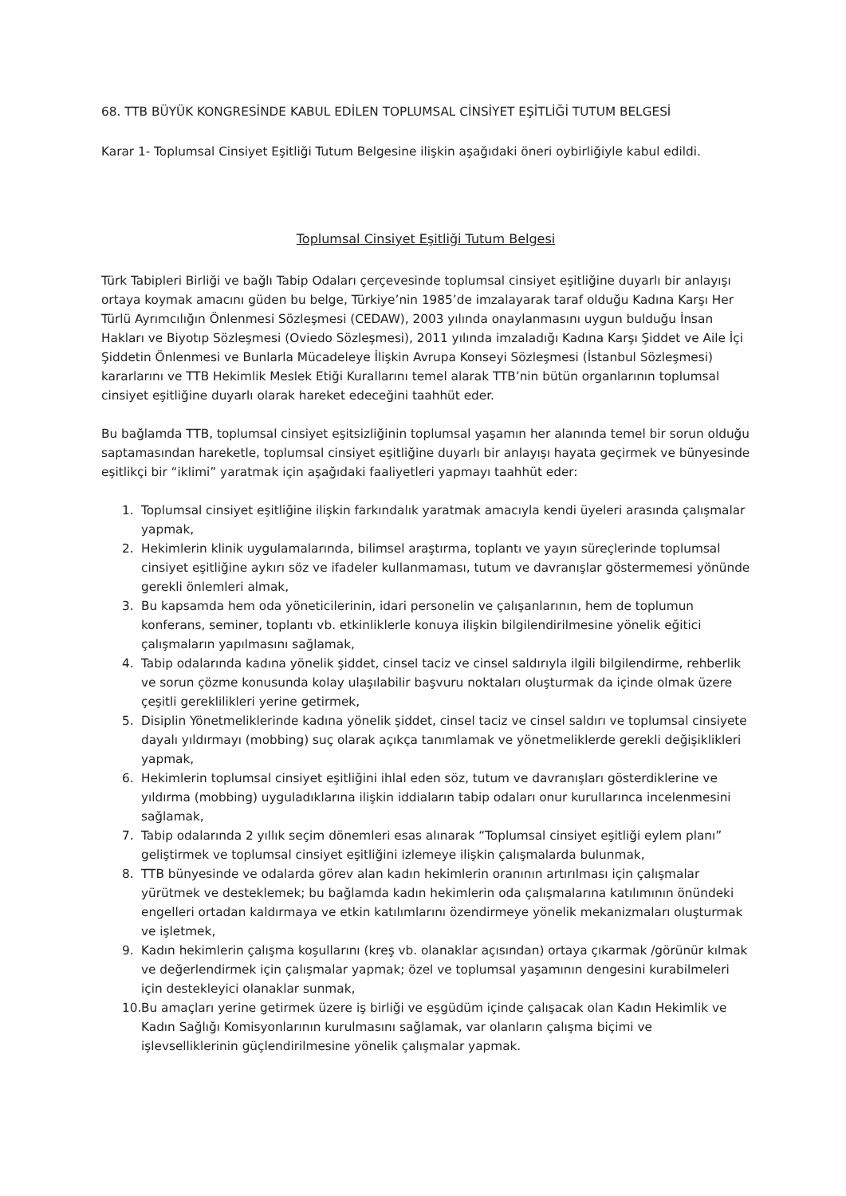68. TTB BÜYÜK KONGRESİNDE KABUL EDİLEN TOPLUMSAL CİNSİYET EŞİTLİĞİ TUTUM BELGESİ
Karar 1- Toplumsal Cinsiyet Eşitliği Tutum Belgesine ilişkin aşağıdaki öneri oybirliğiyle kabul edildi.
Toplumsal Cinsiyet Eşitliği Tutum Belgesi
Türk Tabipleri Birliği ve bağlı Tabip Odaları çerçevesinde toplumsal cinsiyet eşitliğine duyarlı bir anlayışı ortaya koymak amacını güden bu belge, Türkiye’nin 1985’de imzalayarak taraf olduğu Kadına Karşı Her Türlü Ayrımcılığın Önlenmesi Sözleşmesi (CEDAW), 2003 yılında onaylanmasını uygun bulduğu İnsan Hakları ve Biyotıp Sözleşmesi (Oviedo Sözleşmesi), 2011 yılında imzaladığı Kadına Karşı Şiddet ve Aile İçi Şiddetin Önlenmesi ve Bunlarla Mücadeleye İlişkin Avrupa Konseyi Sözleşmesi (İstanbul Sözleşmesi) kararlarını ve TTB Hekimlik Meslek Etiği Kurallarını temel alarak TTB’nin bütün organlarının toplumsal cinsiyet eşitliğine duyarlı olarak hareket edeceğini taahhüt eder.
Bu bağlamda TTB, toplumsal cinsiyet eşitsizliğinin toplumsal yaşamın her alanında temel bir sorun olduğu saptamasından hareketle, toplumsal cinsiyet eşitliğine duyarlı bir anlayışı hayata geçirmek ve bünyesinde eşitlikçi bir “iklimi” yaratmak için aşağıdaki faaliyetleri yapmayı taahhüt eder:
1. Toplumsal cinsiyet eşitliğine ilişkin farkındalık yaratmak amacıyla kendi üyeleri arasında çalışmalar yapmak,
2. Hekimlerin klinik uygulamalarında, bilimsel araştırma, toplantı ve yayın süreçlerinde toplumsal cinsiyet eşitliğine aykırı söz ve ifadeler kullanmaması, tutum ve davranışlar göstermemesi yönünde gerekli önlemleri almak,
3. Bu kapsamda hem oda yöneticilerinin, idari personelin ve çalışanlarının, hem de toplumun konferans, seminer, toplantı vb. etkinliklerle konuya ilişkin bilgilendirilmesine yönelik eğitici çalışmaların yapılmasını sağlamak,
4. Tabip odalarında kadına yönelik şiddet, cinsel taciz ve cinsel saldırıyla ilgili bilgilendirme, rehberlik ve sorun çözme konusunda kolay ulaşılabilir başvuru noktaları oluşturmak da içinde olmak üzere çeşitli gereklilikleri yerine getirmek,
5. Disiplin Yönetmeliklerinde kadına yönelik şiddet, cinsel taciz ve cinsel saldırı ve toplumsal cinsiyete dayalı yıldırmayı (mobbing) suç olarak açıkça tanımlamak ve yönetmeliklerde gerekli değişiklikleri yapmak,
6. Hekimlerin toplumsal cinsiyet eşitliğini ihlal eden söz, tutum ve davranışları gösterdiklerine ve yıldırma (mobbing) uyguladıklarına ilişkin iddiaların tabip odaları onur kurullarınca incelenmesini sağlamak,
7. Tabip odalarında 2 yıllık seçim dönemleri esas alınarak “Toplumsal cinsiyet eşitliği eylem planı” geliştirmek ve toplumsal cinsiyet eşitliğini izlemeye ilişkin çalışmalarda bulunmak,
8. TTB bünyesinde ve odalarda görev alan kadın hekimlerin oranının artırılması için çalışmalar yürütmek ve desteklemek; bu bağlamda kadın hekimlerin oda çalışmalarına katılımının önündeki engelleri ortadan kaldırmaya ve etkin katılımlarını özendirmeye yönelik mekanizmaları oluşturmak ve işletmek,
9. Kadın hekimlerin çalışma koşullarını (kreş vb. olanaklar açısından) ortaya çıkarmak /görünür kılmak ve değerlendirmek için çalışmalar yapmak; özel ve toplumsal yaşamının dengesini kurabilmeleri için destekleyici olanaklar sunmak,
10. Bu amaçları yerine getirmek üzere iş birliği ve eşgüdüm içinde çalışacak olan Kadın Hekimlik ve Kadın Sağlığı Komisyonlarının kurulmasını sağlamak, var olanların çalışma biçimi ve işlevselliklerinin güçlendirilmesine yönelik çalışmalar yapmak.